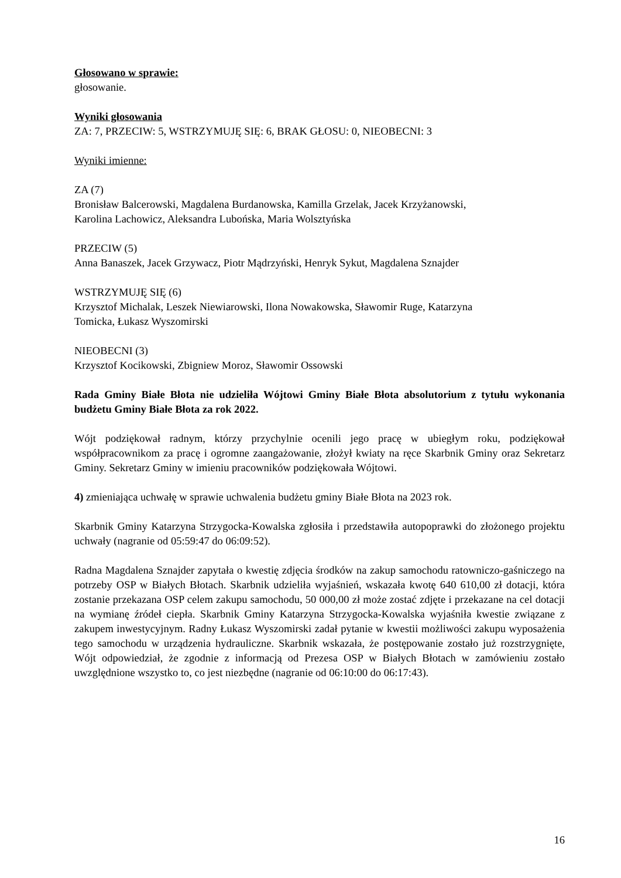Głosowano w sprawie:
głosowanie.
Wyniki głosowania
ZA: 7, PRZECIW: 5, WSTRZYMUJĘ SIĘ: 6, BRAK GŁOSU: 0, NIEOBECNI: 3
Wyniki imienne:
ZA (7)
Bronisław Balcerowski, Magdalena Burdanowska, Kamilla Grzelak, Jacek Krzyżanowski,
Karolina Lachowicz, Aleksandra Lubońska, Maria Wolsztyńska
PRZECIW (5)
Anna Banaszek, Jacek Grzywacz, Piotr Mądrzyński, Henryk Sykut, Magdalena Sznajder
WSTRZYMUJĘ SIĘ (6)
Krzysztof Michalak, Leszek Niewiarowski, Ilona Nowakowska, Sławomir Ruge, Katarzyna
Tomicka, Łukasz Wyszomirski
NIEOBECNI (3)
Krzysztof Kocikowski, Zbigniew Moroz, Sławomir Ossowski
Rada Gminy Białe Błota nie udzieliła Wójtowi Gminy Białe Błota absolutorium z tytułu wykonania budżetu Gminy Białe Błota za rok 2022.
Wójt podziękował radnym, którzy przychylnie ocenili jego pracę w ubiegłym roku, podziękował współpracownikom za pracę i ogromne zaangażowanie, złożył kwiaty na ręce Skarbnik Gminy oraz Sekretarz Gminy. Sekretarz Gminy w imieniu pracowników podziękowała Wójtowi.
4) zmieniająca uchwałę w sprawie uchwalenia budżetu gminy Białe Błota na 2023 rok.
Skarbnik Gminy Katarzyna Strzygocka-Kowalska zgłosiła i przedstawiła autopoprawki do złożonego projektu uchwały (nagranie od 05:59:47 do 06:09:52).
Radna Magdalena Sznajder zapytała o kwestię zdjęcia środków na zakup samochodu ratowniczo-gaśniczego na potrzeby OSP w Białych Błotach. Skarbnik udzieliła wyjaśnień, wskazała kwotę 640 610,00 zł dotacji, która zostanie przekazana OSP celem zakupu samochodu, 50 000,00 zł może zostać zdjęte i przekazane na cel dotacji na wymianę źródeł ciepła. Skarbnik Gminy Katarzyna Strzygocka-Kowalska wyjaśniła kwestie związane z zakupem inwestycyjnym. Radny Łukasz Wyszomirski zadał pytanie w kwestii możliwości zakupu wyposażenia tego samochodu w urządzenia hydrauliczne. Skarbnik wskazała, że postępowanie zostało już rozstrzygnięte, Wójt odpowiedział, że zgodnie z informacją od Prezesa OSP w Białych Błotach w zamówieniu zostało uwzględnione wszystko to, co jest niezbędne (nagranie od 06:10:00 do 06:17:43).
16